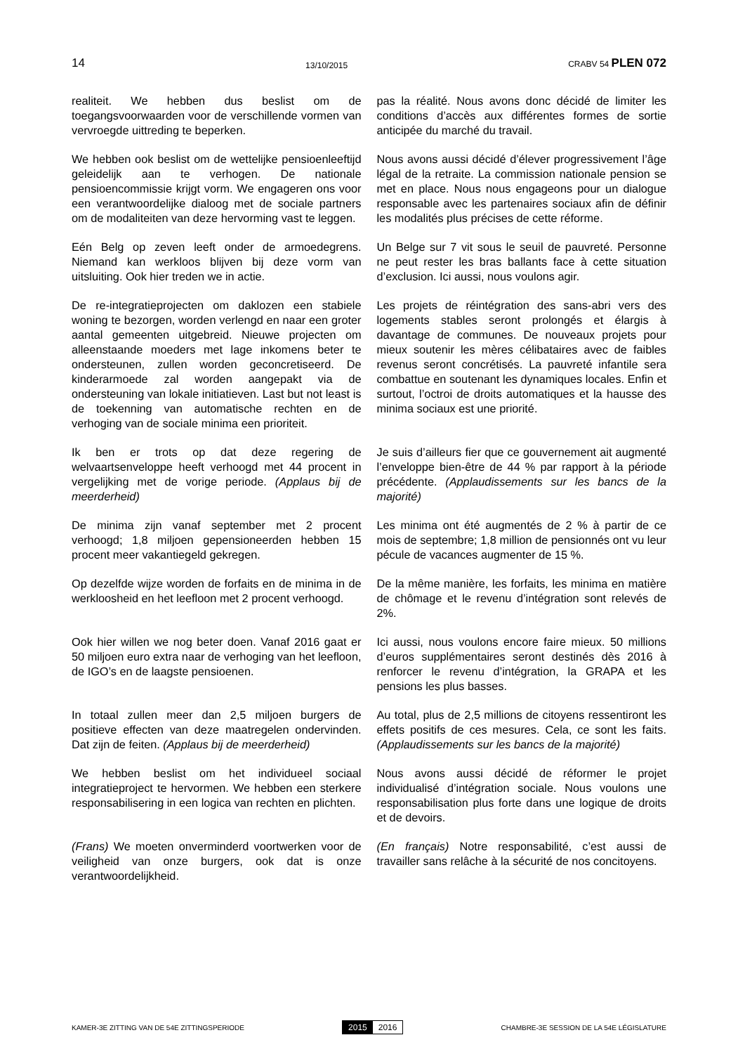14 13/10/2015 CRABV 54 PLEN 072
realiteit. We hebben dus beslist om de toegangsvoorwaarden voor de verschillende vormen van vervroegde uittreding te beperken.
pas la réalité. Nous avons donc décidé de limiter les conditions d’accès aux différentes formes de sortie anticipée du marché du travail.
We hebben ook beslist om de wettelijke pensioenleeftijd geleidelijk aan te verhogen. De nationale pensioencommissie krijgt vorm. We engageren ons voor een verantwoordelijke dialoog met de sociale partners om de modaliteiten van deze hervorming vast te leggen.
Nous avons aussi décidé d’élever progressivement l’âge légal de la retraite. La commission nationale pension se met en place. Nous nous engageons pour un dialogue responsable avec les partenaires sociaux afin de définir les modalités plus précises de cette réforme.
Eén Belg op zeven leeft onder de armoedegrens. Niemand kan werkloos blijven bij deze vorm van uitsluiting. Ook hier treden we in actie.
Un Belge sur 7 vit sous le seuil de pauvreté. Personne ne peut rester les bras ballants face à cette situation d’exclusion. Ici aussi, nous voulons agir.
De re-integratieprojecten om daklozen een stabiele woning te bezorgen, worden verlengd en naar een groter aantal gemeenten uitgebreid. Nieuwe projecten om alleenstaande moeders met lage inkomens beter te ondersteunen, zullen worden geconcretiseerd. De kinderarmoede zal worden aangepakt via de ondersteuning van lokale initiatieven. Last but not least is de toekenning van automatische rechten en de verhoging van de sociale minima een prioriteit.
Les projets de réintégration des sans-abri vers des logements stables seront prolongés et élargis à davantage de communes. De nouveaux projets pour mieux soutenir les mères célibataires avec de faibles revenus seront concrétisés. La pauvreté infantile sera combattue en soutenant les dynamiques locales. Enfin et surtout, l’octroi de droits automatiques et la hausse des minima sociaux est une priorité.
Ik ben er trots op dat deze regering de welvaartsenveloppe heeft verhoogd met 44 procent in vergelijking met de vorige periode. (Applaus bij de meerderheid)
Je suis d’ailleurs fier que ce gouvernement ait augmenté l’enveloppe bien-être de 44 % par rapport à la période précédente. (Applaudissements sur les bancs de la majorité)
De minima zijn vanaf september met 2 procent verhoogd; 1,8 miljoen gepensioneerden hebben 15 procent meer vakantiegeld gekregen.
Les minima ont été augmentés de 2 % à partir de ce mois de septembre; 1,8 million de pensionnés ont vu leur pécule de vacances augmenter de 15 %.
Op dezelfde wijze worden de forfaits en de minima in de werkloosheid en het leefloon met 2 procent verhoogd.
De la même manière, les forfaits, les minima en matière de chômage et le revenu d’intégration sont relevés de 2%.
Ook hier willen we nog beter doen. Vanaf 2016 gaat er 50 miljoen euro extra naar de verhoging van het leefloon, de IGO’s en de laagste pensioenen.
Ici aussi, nous voulons encore faire mieux. 50 millions d’euros supplémentaires seront destinés dès 2016 à renforcer le revenu d’intégration, la GRAPA et les pensions les plus basses.
In totaal zullen meer dan 2,5 miljoen burgers de positieve effecten van deze maatregelen ondervinden. Dat zijn de feiten. (Applaus bij de meerderheid)
Au total, plus de 2,5 millions de citoyens ressentiront les effets positifs de ces mesures. Cela, ce sont les faits. (Applaudissements sur les bancs de la majorité)
We hebben beslist om het individueel sociaal integratieproject te hervormen. We hebben een sterkere responsabilisering in een logica van rechten en plichten.
Nous avons aussi décidé de réformer le projet individualisé d’intégration sociale. Nous voulons une responsabilisation plus forte dans une logique de droits et de devoirs.
(Frans) We moeten onverminderd voortwerken voor de veiligheid van onze burgers, ook dat is onze verantwoordelijkheid.
(En français) Notre responsabilité, c’est aussi de travailler sans relâche à la sécurité de nos concitoyens.
KAMER-3E ZITTING VAN DE 54E ZITTINGSPERIODE 2015 2016 CHAMBRE-3E SESSION DE LA 54E LÉGISLATURE